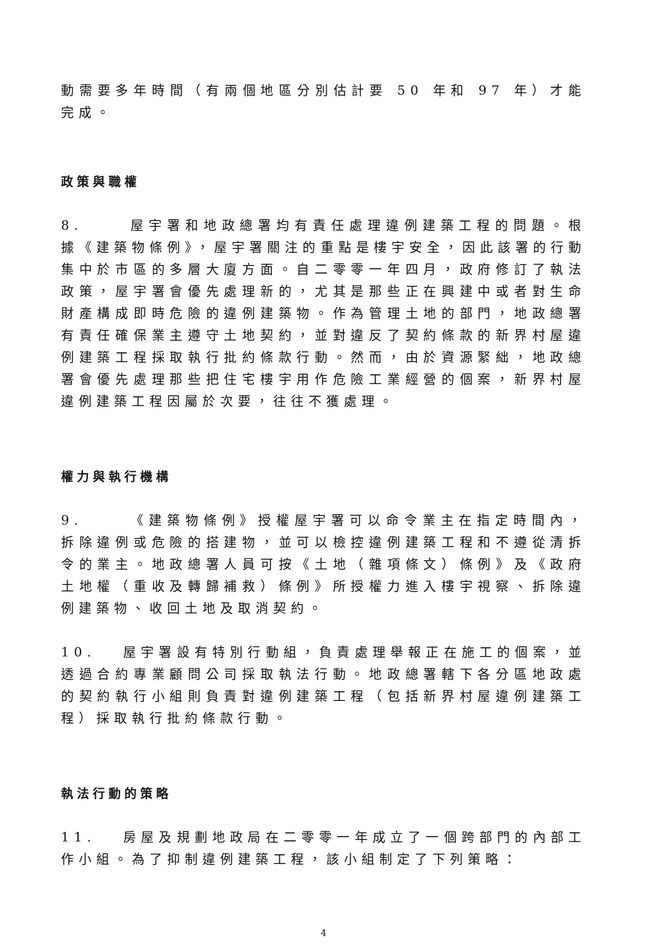動需要多年時間（有兩個地區分別估計要 50 年和 97 年）才能完成。
政策與職權
8. 屋宇署和地政總署均有責任處理違例建築工程的問題。根據《建築物條例》，屋宇署關注的重點是樓宇安全，因此該署的行動集中於市區的多層大廈方面。自二零零一年四月，政府修訂了執法政策，屋宇署會優先處理新的，尤其是那些正在興建中或者對生命財產構成即時危險的違例建築物。作為管理土地的部門，地政總署有責任確保業主遵守土地契約，並對違反了契約條款的新界村屋違例建築工程採取執行批約條款行動。然而，由於資源緊絀，地政總署會優先處理那些把住宅樓宇用作危險工業經營的個案，新界村屋違例建築工程因屬於次要，往往不獲處理。
權力與執行機構
9. 《建築物條例》授權屋宇署可以命令業主在指定時間內，拆除違例或危險的搭建物，並可以檢控違例建築工程和不遵從清拆令的業主。地政總署人員可按《土地（雜項條文）條例》及《政府土地權（重收及轉歸補救）條例》所授權力進入樓宇視察、拆除違例建築物、收回土地及取消契約。
10. 屋宇署設有特別行動組，負責處理舉報正在施工的個案，並透過合約專業顧問公司採取執法行動。地政總署轄下各分區地政處的契約執行小組則負責對違例建築工程（包括新界村屋違例建築工程）採取執行批約條款行動。
執法行動的策略
11. 房屋及規劃地政局在二零零一年成立了一個跨部門的內部工作小組。為了抑制違例建築工程，該小組制定了下列策略：
4